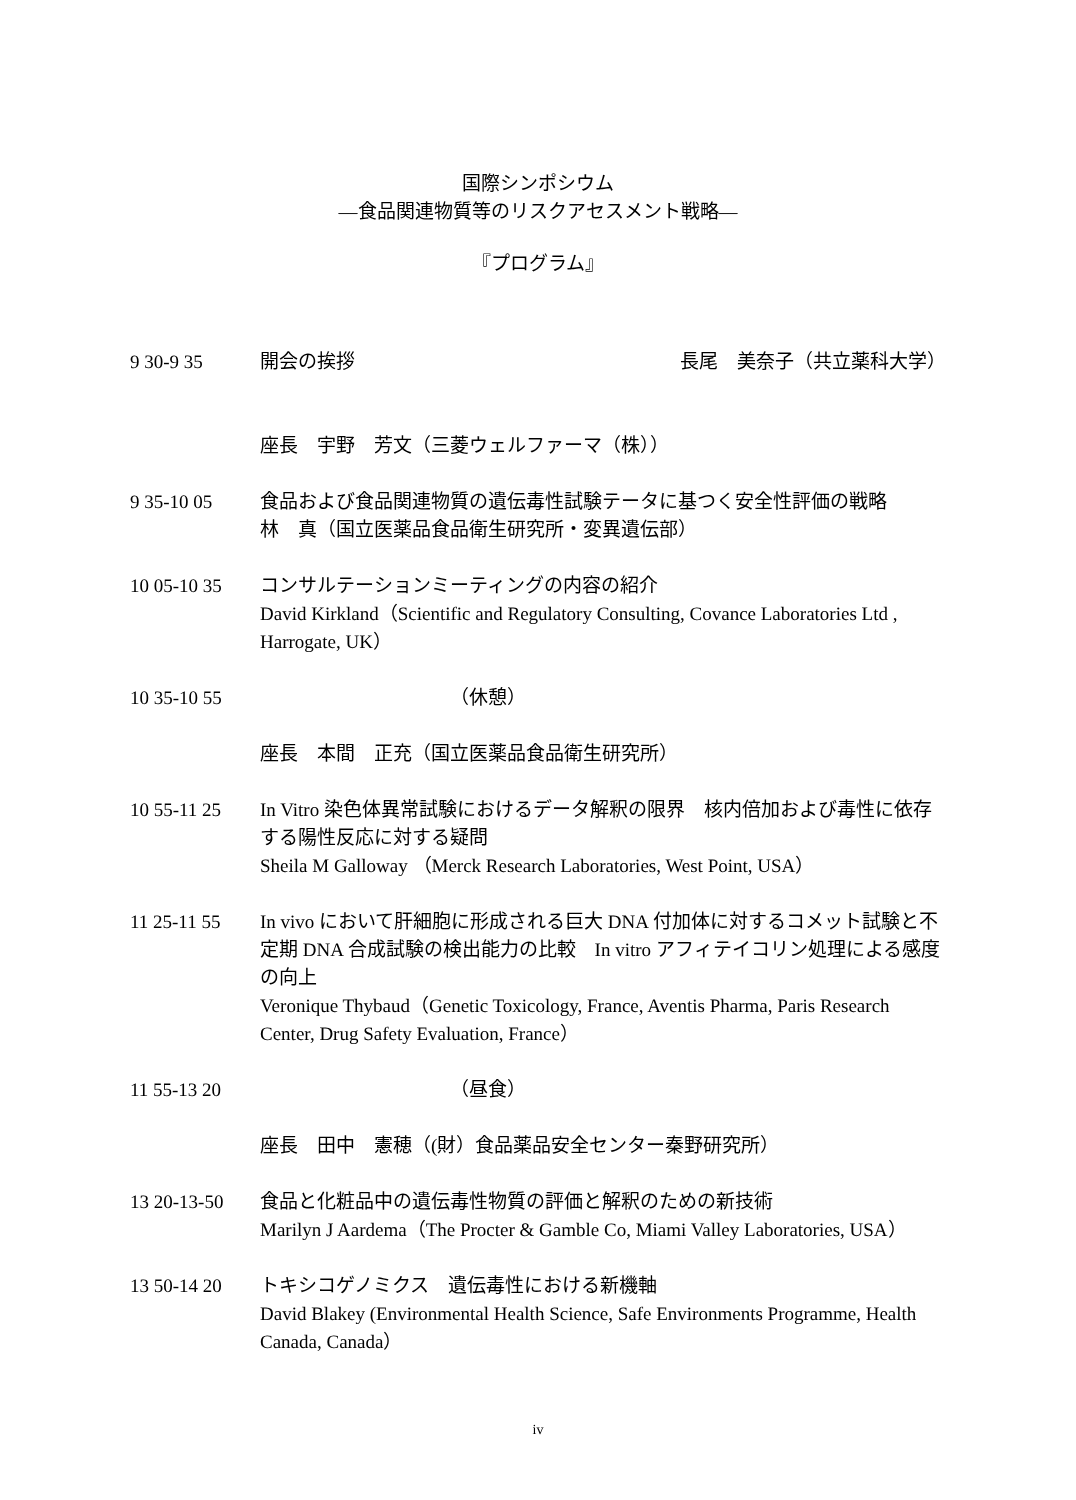国際シンポシウム
—食品関連物質等のリスクアセスメント戦略—
『プログラム』
9 30-9 35 開会の挨拶 長尾　美奈子（共立薬科大学）
座長　宇野　芳文（三菱ウェルファーマ（株））
9 35-10 05 食品および食品関連物質の遺伝毒性試験テータに基つく安全性評価の戦略
林　真（国立医薬品食品衛生研究所・変異遺伝部）
10 05-10 35 コンサルテーションミーティングの内容の紹介
David Kirkland（Scientific and Regulatory Consulting, Covance Laboratories Ltd , Harrogate, UK）
10 35-10 55 （休憩）
座長　本間　正充（国立医薬品食品衛生研究所）
10 55-11 25 In Vitro 染色体異常試験におけるデータ解釈の限界　核内倍加および毒性に依存する陽性反応に対する疑問
Sheila M Galloway （Merck Research Laboratories, West Point, USA）
11 25-11 55 In vivo において肝細胞に形成される巨大 DNA 付加体に対するコメット試験と不定期 DNA 合成試験の検出能力の比較　In vitro アフィテイコリン処理による感度の向上
Veronique Thybaud（Genetic Toxicology, France, Aventis Pharma, Paris Research Center, Drug Safety Evaluation, France）
11 55-13 20 （昼食）
座長　田中　憲穂（(財）食品薬品安全センター秦野研究所）
13 20-13-50 食品と化粧品中の遺伝毒性物質の評価と解釈のための新技術
Marilyn J Aardema（The Procter & Gamble Co, Miami Valley Laboratories, USA）
13 50-14 20 トキシコゲノミクス　遺伝毒性における新機軸
David Blakey (Environmental Health Science, Safe Environments Programme, Health Canada, Canada）
iv